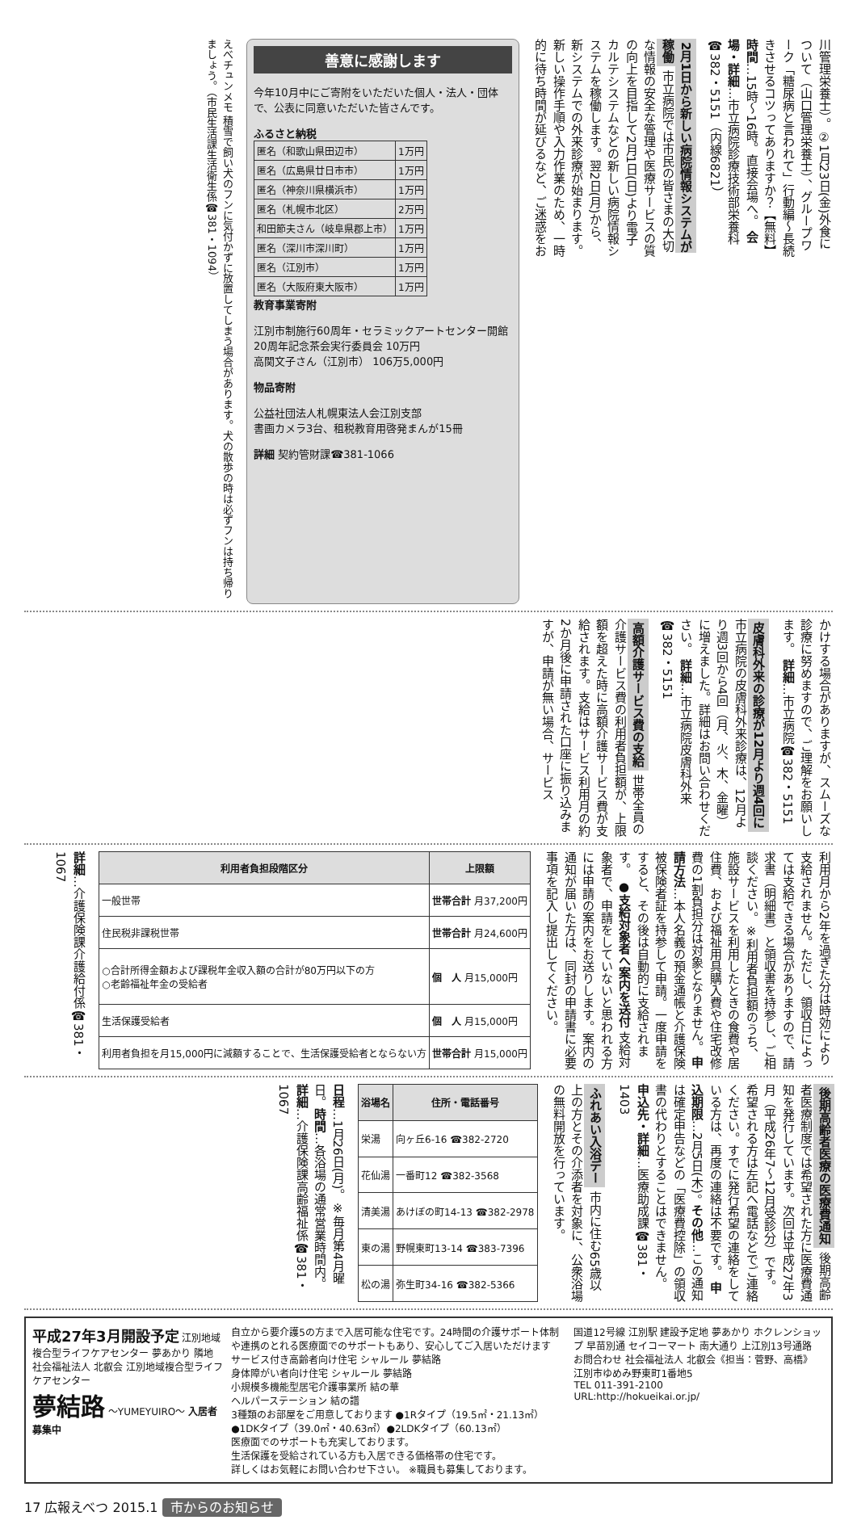川管理栄養士）。②1月23日(金)外食について（山口管理栄養士）、グループワーク「糖尿病と言われて」行動編～長続きさせるコツってありますか？【無料】 時間…15時～16時。直接会場へ。 会場・詳細…市立病院診療技術部栄養科☎382・5151（内線6821）
2月1日から新しい病院情報システムが稼働 市立病院では市民の皆さまの大切な情報の安全な管理や医療サービスの質の向上を目指して2月1日(日)より電子カルテシステムなどの新しい病院情報システムを稼働します。翌2日(月)から、新システムでの外来診療が始まります。新しい操作手順や入力作業のため、一時的に待ち時間が延びるなど、ご迷惑をお
善意に感謝します
今年10月中にご寄附をいただいた個人・法人・団体で、公表に同意いただいた皆さんです。
ふるさと納税
| 匿名（和歌山県田辺市） | 1万円 |
| 匿名（広島県廿日市市） | 1万円 |
| 匿名（神奈川県横浜市） | 1万円 |
| 匿名（札幌市北区） | 2万円 |
| 和田節夫さん（岐阜県郡上市） | 1万円 |
| 匿名（深川市深川町） | 1万円 |
| 匿名（江別市） | 1万円 |
| 匿名（大阪府東大阪市） | 1万円 |
教育事業寄附
江別市制施行60周年・セラミックアートセンター開館20周年記念茶会実行委員会 10万円
高関文子さん（江別市） 106万5,000円
物品寄附
公益社団法人札幌東法人会江別支部
書画カメラ3台、租税教育用啓発まんが15冊
詳細 契約管財課☎381-1066
えべチュンメモ 積雪で飼い犬のフンに気付かずに放置してしまう場合があります。犬の散歩の時は必ずフンは持ち帰りましょう。（市民生活課生活衛生係☎381・1094）
かけする場合がありますが、スムーズな診療に努めますので、ご理解をお願いします。 詳細…市立病院☎382・5151
皮膚科外来の診療が12月より週4回に 市立病院の皮膚科外来診療は、12月より週3回から4回（月、火、木、金曜）に増えました。詳細はお問い合わせください。 詳細…市立病院皮膚科外来☎382・5151
高額介護サービス費の支給 世帯全員の介護サービス費の利用者負担額が、上限額を超えた時に高額介護サービス費が支給されます。支給はサービス利用月の約2か月後に申請された口座に振り込みますが、申請が無い場合、サービス
利用月から2年を過ぎた分は時効により支給されません。ただし、領収日によっては支給できる場合がありますので、請求書（明細書）と領収書を持参し、ご相談ください。※利用者負担額のうち、施設サービスを利用したときの食費や居住費、および福祉用具購入費や住宅改修費の1割負担分は対象となりません。 申請方法…本人名義の預金通帳と介護保険被保険者証を持参して申請。一度申請をすると、その後は自動的に支給されます。 ●支給対象者へ案内を送付 支給対象者で、申請をしていないと思われる方には申請の案内をお送りします。案内の通知が届いた方は、同封の申請書に必要事項を記入し提出してください。
| 利用者負担段階区分 | 上限額 |
| --- | --- |
| 一般世帯 | 世帯合計 月37,200円 |
| 住民税非課税世帯 | 世帯合計 月24,600円 |
| ○合計所得金額および課税年金収入額の合計が80万円以下の方 ○老齢福祉年金の受給者 | 個 人 月15,000円 |
| 生活保護受給者 | 個 人 月15,000円 |
| 利用者負担を月15,000円に減額することで、生活保護受給者とならない方 | 世帯合計 月15,000円 |
詳細…介護保険課介護給付係☎381・1067
後期高齢者医療の医療費通知 後期高齢者医療制度では希望された方に医療費通知を発行しています。次回は平成27年3月（平成26年7～12月受診分）です。希望される方は左記へ電話などでご連絡ください。すでに発行希望の連絡をしている方は、再度の連絡は不要です。 申込期限…2月5日(木)。 その他…この通知は確定申告などの「医療費控除」の領収書の代わりとすることはできません。 申込先・詳細…医療助成課☎381・1403
ふれあい入浴デー 市内に住む65歳以上の方とその介添者を対象に、公衆浴場の無料開放を行っています。
| 浴場名 | 住所・電話番号 |
| --- | --- |
| 栄湯 | 向ヶ丘6-16 ☎382-2720 |
| 花仙湯 | 一番町12 ☎382-3568 |
| 清美湯 | あけぼの町14-13 ☎382-2978 |
| 東の湯 | 野幌東町13-14 ☎383-7396 |
| 松の湯 | 弥生町34-16 ☎382-5366 |
日程…1月26日(月)。※毎月第4月曜日。時間…各浴場の通常営業時間内。 詳細…介護保険課高齢福祉係☎381・1067
平成27年3月開設予定 江別地域複合型ライフケアセンター 夢あかり 隣地
社会福祉法人 北叡会 江別地域複合型ライフケアセンター
夢結路 ～YUMEYUIRO～ 入居者募集中
自立から要介護5の方まで入居可能な住宅です。24時間の介護サポート体制や連携のとれる医療面でのサポートもあり、安心してご入居いただけます
サービス付き高齢者向け住宅 シャルール 夢結路
身体障がい者向け住宅 シャルール 夢結路
小規模多機能型居宅介護事業所 結の華
ヘルパーステーション 結の譜
3種類のお部屋をご用意しております ●1Rタイプ（19.5㎡・21.13㎡）●1DKタイプ（39.0㎡・40.63㎡）●2LDKタイプ（60.13㎡）
医療面でのサポートも充実しております。
生活保護を受給されている方も入居できる価格帯の住宅です。
詳しくはお気軽にお問い合わせ下さい。 ※職員も募集しております。
国道12号線 江別駅 建設予定地 夢あかり ホクレンショップ 早苗別通 セイコーマート 南大通り 上江別13号通路
お問合わせ 社会福祉法人 北叡会《担当：菅野、高橋》
江別市ゆめみ野東町1番地5
TEL 011-391-2100
URL:http://hokueikai.or.jp/
17 広報えべつ 2015.1 市からのお知らせ